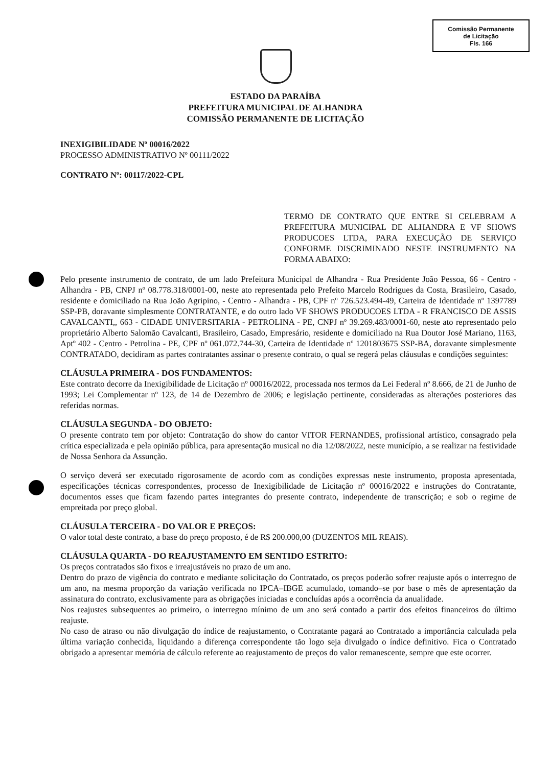Comissão Permanente
de Licitação
Fls. 166
ESTADO DA PARAÍBA
PREFEITURA MUNICIPAL DE ALHANDRA
COMISSÃO PERMANENTE DE LICITAÇÃO
INEXIGIBILIDADE Nº 00016/2022
PROCESSO ADMINISTRATIVO Nº 00111/2022
CONTRATO Nº: 00117/2022-CPL
TERMO DE CONTRATO QUE ENTRE SI CELEBRAM A PREFEITURA MUNICIPAL DE ALHANDRA E VF SHOWS PRODUCOES LTDA, PARA EXECUÇÃO DE SERVIÇO CONFORME DISCRIMINADO NESTE INSTRUMENTO NA FORMA ABAIXO:
Pelo presente instrumento de contrato, de um lado Prefeitura Municipal de Alhandra - Rua Presidente João Pessoa, 66 - Centro - Alhandra - PB, CNPJ nº 08.778.318/0001-00, neste ato representada pelo Prefeito Marcelo Rodrigues da Costa, Brasileiro, Casado, residente e domiciliado na Rua João Agripino, - Centro - Alhandra - PB, CPF nº 726.523.494-49, Carteira de Identidade nº 1397789 SSP-PB, doravante simplesmente CONTRATANTE, e do outro lado VF SHOWS PRODUCOES LTDA - R FRANCISCO DE ASSIS CAVALCANTI,, 663 - CIDADE UNIVERSITARIA - PETROLINA - PE, CNPJ nº 39.269.483/0001-60, neste ato representado pelo proprietário Alberto Salomão Cavalcanti, Brasileiro, Casado, Empresário, residente e domiciliado na Rua Doutor José Mariano, 1163, Aptº 402 - Centro - Petrolina - PE, CPF nº 061.072.744-30, Carteira de Identidade nº 1201803675 SSP-BA, doravante simplesmente CONTRATADO, decidiram as partes contratantes assinar o presente contrato, o qual se regerá pelas cláusulas e condições seguintes:
CLÁUSULA PRIMEIRA - DOS FUNDAMENTOS:
Este contrato decorre da Inexigibilidade de Licitação nº 00016/2022, processada nos termos da Lei Federal nº 8.666, de 21 de Junho de 1993; Lei Complementar nº 123, de 14 de Dezembro de 2006; e legislação pertinente, consideradas as alterações posteriores das referidas normas.
CLÁUSULA SEGUNDA - DO OBJETO:
O presente contrato tem por objeto: Contratação do show do cantor VITOR FERNANDES, profissional artístico, consagrado pela crítica especializada e pela opinião pública, para apresentação musical no dia 12/08/2022, neste município, a se realizar na festividade de Nossa Senhora da Assunção.
O serviço deverá ser executado rigorosamente de acordo com as condições expressas neste instrumento, proposta apresentada, especificações técnicas correspondentes, processo de Inexigibilidade de Licitação nº 00016/2022 e instruções do Contratante, documentos esses que ficam fazendo partes integrantes do presente contrato, independente de transcrição; e sob o regime de empreitada por preço global.
CLÁUSULA TERCEIRA - DO VALOR E PREÇOS:
O valor total deste contrato, a base do preço proposto, é de R$ 200.000,00 (DUZENTOS MIL REAIS).
CLÁUSULA QUARTA - DO REAJUSTAMENTO EM SENTIDO ESTRITO:
Os preços contratados são fixos e irreajustáveis no prazo de um ano.
Dentro do prazo de vigência do contrato e mediante solicitação do Contratado, os preços poderão sofrer reajuste após o interregno de um ano, na mesma proporção da variação verificada no IPCA–IBGE acumulado, tomando–se por base o mês de apresentação da assinatura do contrato, exclusivamente para as obrigações iniciadas e concluídas após a ocorrência da anualidade.
Nos reajustes subsequentes ao primeiro, o interregno mínimo de um ano será contado a partir dos efeitos financeiros do último reajuste.
No caso de atraso ou não divulgação do índice de reajustamento, o Contratante pagará ao Contratado a importância calculada pela última variação conhecida, liquidando a diferença correspondente tão logo seja divulgado o índice definitivo. Fica o Contratado obrigado a apresentar memória de cálculo referente ao reajustamento de preços do valor remanescente, sempre que este ocorrer.